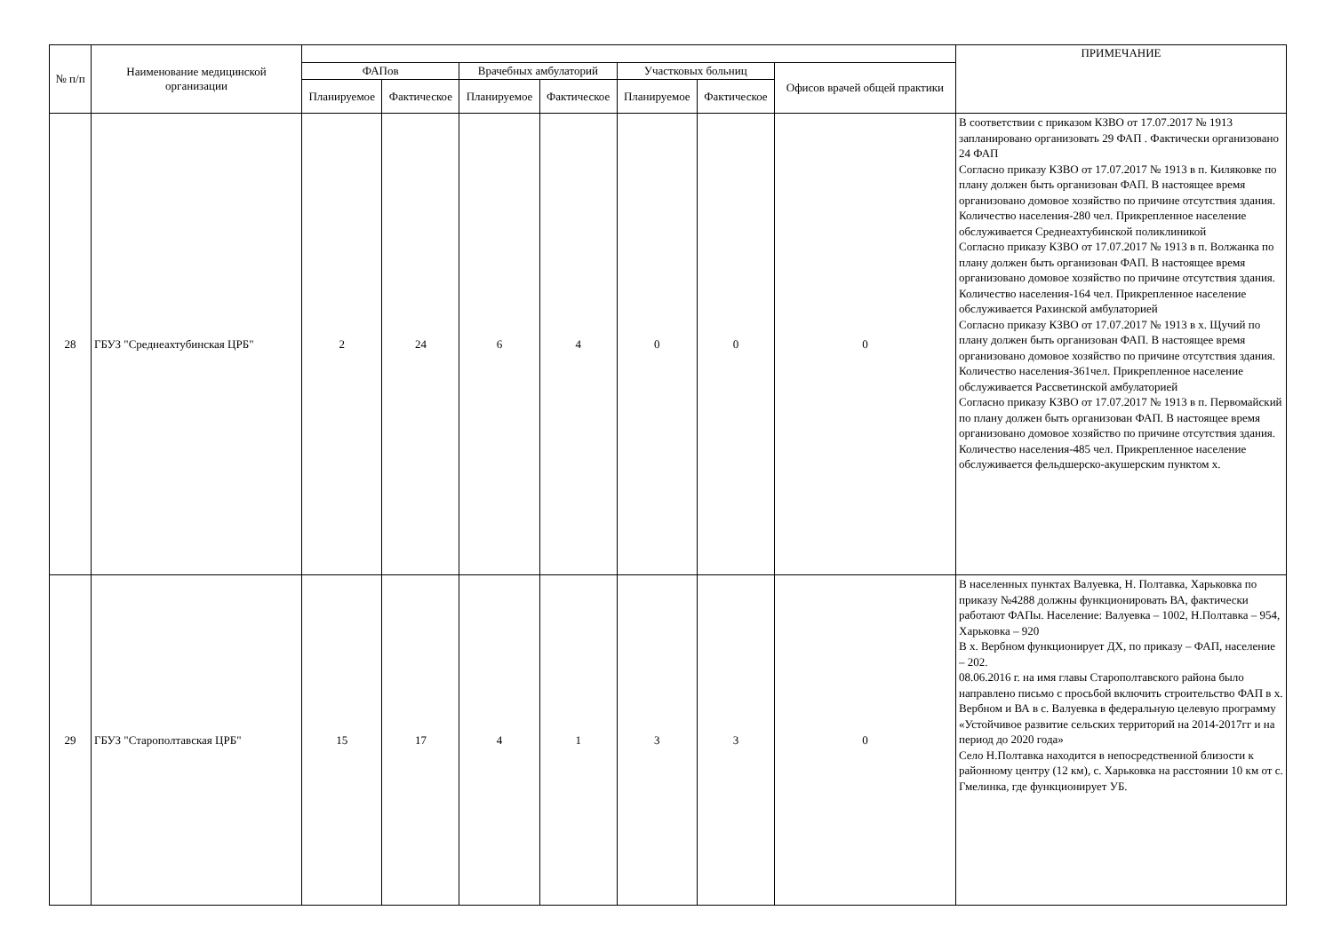| № п/п | Наименование медицинской организации | | | | | | | | ПРИМЕЧАНИЕ |
| --- | --- | --- | --- | --- | --- | --- | --- | --- | --- |
| | | ФАПов | | Врачебных амбулаторий | | Участковых больниц | | Офисов врачей общей практики | |
| | | Планируемое | Фактическое | Планируемое | Фактическое | Планируемое | Фактическое | | |
| 28 | ГБУЗ "Среднеахтубинская ЦРБ" | 2 | 24 | 6 | 4 | 0 | 0 | 0 | В соответствии с приказом КЗВО от 17.07.2017 № 1913 запланировано организовать 29 ФАП . Фактически организовано 24 ФАП Согласно приказу КЗВО от 17.07.2017 № 1913 в п. Киляковке по плану должен быть организован ФАП. В настоящее время организовано домовое хозяйство по причине отсутствия здания. Количество населения-280 чел. Прикрепленное население обслуживается Среднеахтубинской поликлиникой Согласно приказу КЗВО от 17.07.2017 № 1913 в п. Волжанка по плану должен быть организован ФАП. В настоящее время организовано домовое хозяйство по причине отсутствия здания. Количество населения-164 чел. Прикрепленное население обслуживается Рахинской амбулаторией Согласно приказу КЗВО от 17.07.2017 № 1913 в х. Щучий по плану должен быть организован ФАП. В настоящее время организовано домовое хозяйство по причине отсутствия здания. Количество населения-361чел. Прикрепленное население обслуживается Рассветинской амбулаторией Согласно приказу КЗВО от 17.07.2017 № 1913 в п. Первомайский по плану должен быть организован ФАП. В настоящее время организовано домовое хозяйство по причине отсутствия здания. Количество населения-485 чел. Прикрепленное население обслуживается фельдшерско-акушерским пунктом х. |
| 29 | ГБУЗ "Старополтавская ЦРБ" | 15 | 17 | 4 | 1 | 3 | 3 | 0 | В населенных пунктах Валуевка, Н. Полтавка, Харьковка по приказу №4288 должны функционировать ВА, фактически работают ФАПы. Население: Валуевка – 1002, Н.Полтавка – 954, Харьковка – 920 В х. Вербном функционирует ДХ, по приказу – ФАП, население – 202. 08.06.2016 г. на имя главы Старополтавского района было направлено письмо с просьбой включить строительство ФАП в х. Вербном и ВА в с. Валуевка в федеральную целевую программу «Устойчивое развитие сельских территорий на 2014-2017гг и на период до 2020 года» Село Н.Полтавка находится в непосредственной близости к районному центру (12 км), с. Харьковка на расстоянии 10 км от с. Гмелинка, где функционирует УБ. |